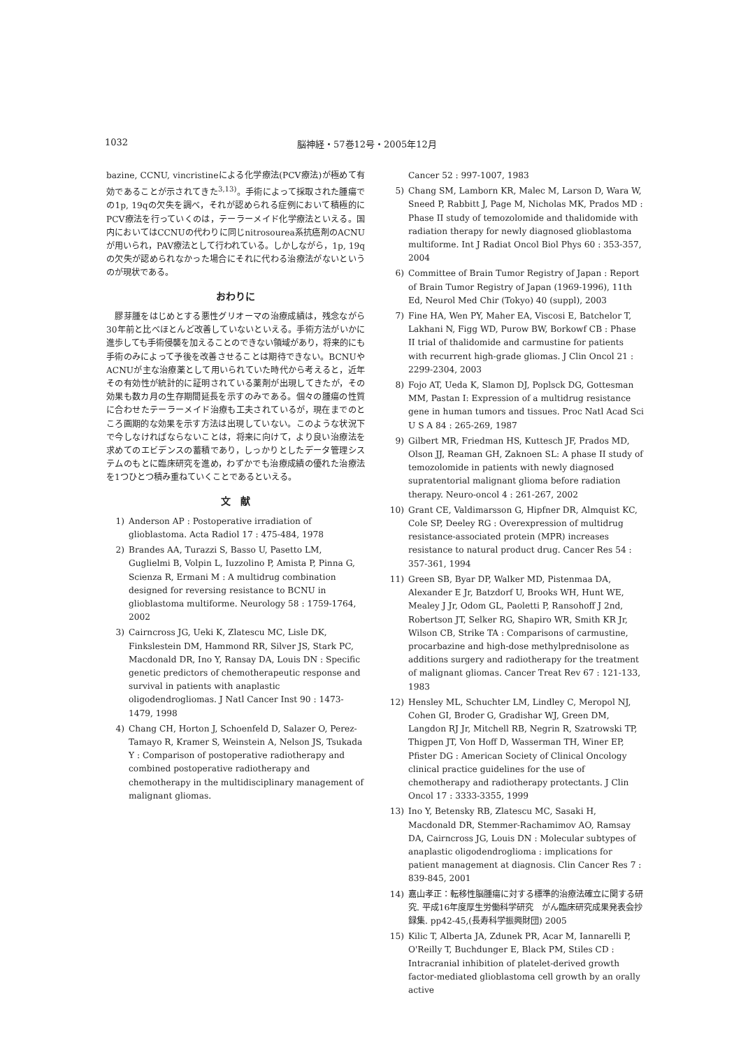1032 脳神経・57巻12号・2005年12月
bazine, CCNU, vincristineによる化学療法(PCV療法)が極めて有効であることが示されてきた<sup>3,13)</sup>。手術によって採取された腫瘍での1p, 19qの欠失を調べ，それが認められる症例において積極的にPCV療法を行っていくのは，テーラーメイド化学療法といえる。国内においてはCCNUの代わりに同じnitrosourea系抗癌剤のACNUが用いられ，PAV療法として行われている。しかしながら，1p, 19qの欠失が認められなかった場合にそれに代わる治療法がないというのが現状である。
おわりに
　膠芽腫をはじめとする悪性グリオーマの治療成績は，残念ながら30年前と比べほとんど改善していないといえる。手術方法がいかに進歩しても手術侵襲を加えることのできない領域があり，将来的にも手術のみによって予後を改善させることは期待できない。BCNUやACNUが主な治療薬として用いられていた時代から考えると，近年その有効性が統計的に証明されている薬剤が出現してきたが，その効果も数カ月の生存期間延長を示すのみである。個々の腫瘍の性質に合わせたテーラーメイド治療も工夫されているが，現在までのところ画期的な効果を示す方法は出現していない。このような状況下で今しなければならないことは，将来に向けて，より良い治療法を求めてのエビデンスの蓄積であり，しっかりとしたデータ管理システムのもとに臨床研究を進め，わずかでも治療成績の優れた治療法を1つひとつ積み重ねていくことであるといえる。
文　献
1) Anderson AP : Postoperative irradiation of glioblastoma. Acta Radiol 17 : 475-484, 1978
2) Brandes AA, Turazzi S, Basso U, Pasetto LM, Guglielmi B, Volpin L, Iuzzolino P, Amista P, Pinna G, Scienza R, Ermani M : A multidrug combination designed for reversing resistance to BCNU in glioblastoma multiforme. Neurology 58 : 1759-1764, 2002
3) Cairncross JG, Ueki K, Zlatescu MC, Lisle DK, Finkslestein DM, Hammond RR, Silver JS, Stark PC, Macdonald DR, Ino Y, Ransay DA, Louis DN : Specific genetic predictors of chemotherapeutic response and survival in patients with anaplastic oligodendrogliomas. J Natl Cancer Inst 90 : 1473-1479, 1998
4) Chang CH, Horton J, Schoenfeld D, Salazer O, Perez-Tamayo R, Kramer S, Weinstein A, Nelson JS, Tsukada Y : Comparison of postoperative radiotherapy and combined postoperative radiotherapy and chemotherapy in the multidisciplinary management of malignant gliomas.
Cancer 52 : 997-1007, 1983
5) Chang SM, Lamborn KR, Malec M, Larson D, Wara W, Sneed P, Rabbitt J, Page M, Nicholas MK, Prados MD : Phase II study of temozolomide and thalidomide with radiation therapy for newly diagnosed glioblastoma multiforme. Int J Radiat Oncol Biol Phys 60 : 353-357, 2004
6) Committee of Brain Tumor Registry of Japan : Report of Brain Tumor Registry of Japan (1969-1996), 11th Ed, Neurol Med Chir (Tokyo) 40 (suppl), 2003
7) Fine HA, Wen PY, Maher EA, Viscosi E, Batchelor T, Lakhani N, Figg WD, Purow BW, Borkowf CB : Phase II trial of thalidomide and carmustine for patients with recurrent high-grade gliomas. J Clin Oncol 21 : 2299-2304, 2003
8) Fojo AT, Ueda K, Slamon DJ, Poplsck DG, Gottesman MM, Pastan I: Expression of a multidrug resistance gene in human tumors and tissues. Proc Natl Acad Sci U S A 84 : 265-269, 1987
9) Gilbert MR, Friedman HS, Kuttesch JF, Prados MD, Olson JJ, Reaman GH, Zaknoen SL: A phase II study of temozolomide in patients with newly diagnosed supratentorial malignant glioma before radiation therapy. Neuro-oncol 4 : 261-267, 2002
10) Grant CE, Valdimarsson G, Hipfner DR, Almquist KC, Cole SP, Deeley RG : Overexpression of multidrug resistance-associated protein (MPR) increases resistance to natural product drug. Cancer Res 54 : 357-361, 1994
11) Green SB, Byar DP, Walker MD, Pistenmaa DA, Alexander E Jr, Batzdorf U, Brooks WH, Hunt WE, Mealey J Jr, Odom GL, Paoletti P, Ransohoff J 2nd, Robertson JT, Selker RG, Shapiro WR, Smith KR Jr, Wilson CB, Strike TA : Comparisons of carmustine, procarbazine and high-dose methylprednisolone as additions surgery and radiotherapy for the treatment of malignant gliomas. Cancer Treat Rev 67 : 121-133, 1983
12) Hensley ML, Schuchter LM, Lindley C, Meropol NJ, Cohen GI, Broder G, Gradishar WJ, Green DM, Langdon RJ Jr, Mitchell RB, Negrin R, Szatrowski TP, Thigpen JT, Von Hoff D, Wasserman TH, Winer EP, Pfister DG : American Society of Clinical Oncology clinical practice guidelines for the use of chemotherapy and radiotherapy protectants. J Clin Oncol 17 : 3333-3355, 1999
13) Ino Y, Betensky RB, Zlatescu MC, Sasaki H, Macdonald DR, Stemmer-Rachamimov AO, Ramsay DA, Cairncross JG, Louis DN : Molecular subtypes of anaplastic oligodendroglioma : implications for patient management at diagnosis. Clin Cancer Res 7 : 839-845, 2001
14) 嘉山孝正：転移性脳腫瘍に対する標準的治療法確立に関する研究. 平成16年度厚生労働科学研究　がん臨床研究成果発表会抄録集. pp42-45,(長寿科学振興財団) 2005
15) Kilic T, Alberta JA, Zdunek PR, Acar M, Iannarelli P, O'Reilly T, Buchdunger E, Black PM, Stiles CD : Intracranial inhibition of platelet-derived growth factor-mediated glioblastoma cell growth by an orally active